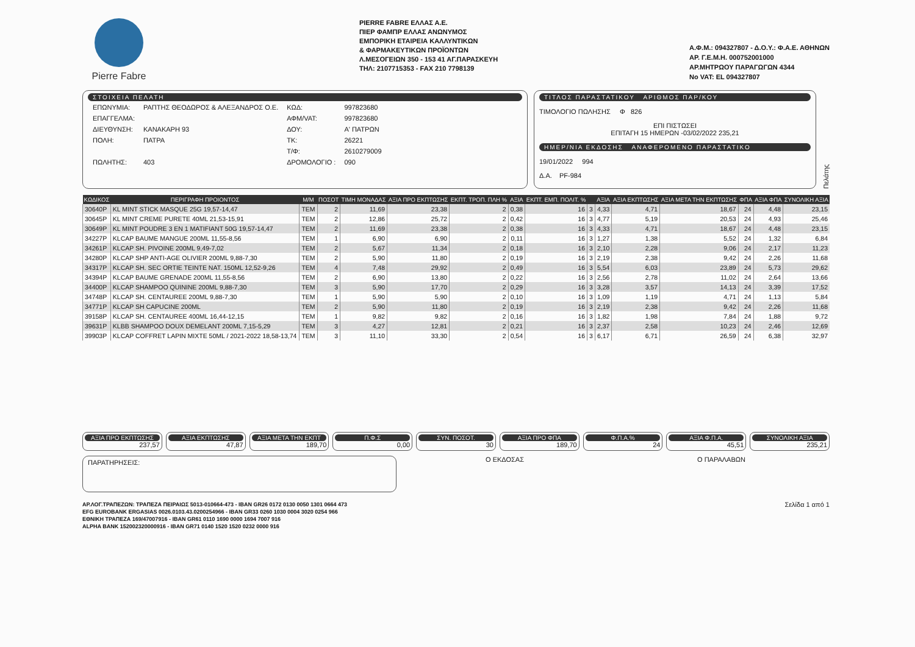Pierre Fabre
PIERRE FABRE ΕΛΛΑΣ Α.Ε.
ΠΙΕΡ ΦΑΜΠΡ ΕΛΛΑΣ ΑΝΩΝΥΜΟΣ
ΕΜΠΟΡΙΚΗ ΕΤΑΙΡΕΙΑ ΚΑΛΛΥΝΤΙΚΩΝ
& ΦΑΡΜΑΚΕΥΤΙΚΩΝ ΠΡΟΪΟΝΤΩΝ
Λ.ΜΕΣΟΓΕΙΩΝ 350 - 153 41 ΑΓ.ΠΑΡΑΣΚΕΥΗ
ΤΗΛ: 2107715353 - FAX 210 7798139
Α.Φ.Μ.: 094327807 - Δ.Ο.Υ.: Φ.Α.Ε. ΑΘΗΝΩΝ
ΑΡ. Γ.Ε.Μ.Η. 000752001000
ΑΡ.ΜΗΤΡΩΟΥ ΠΑΡΑΓΩΓΩΝ 4344
No VAT: EL 094327807
ΣΤΟΙΧΕΙΑ ΠΕΛΑΤΗ
| ΕΠΩΝΥΜΙΑ: | ΡΑΠΤΗΣ ΘΕΟΔΩΡΟΣ & ΑΛΕΞΑΝΔΡΟΣ Ο.Ε. | ΚΩΔ: | 997823680 |
| ΕΠΑΓΓΕΛΜΑ: | | ΑΦΜ/VAT: | 997823680 |
| ΔΙΕΥΘΥΝΣΗ: | ΚΑΝΑΚΑΡΗ 93 | ΔΟΥ: | Α' ΠΑΤΡΩΝ |
| ΠΟΛΗ: | ΠΑΤΡΑ | ΤΚ: | 26221 |
| | | Τ/Φ: | 2610279009 |
| ΠΩΛΗΤΗΣ: | 403 | ΔΡΟΜΟΛΟΓΙΟ : | 090 |
ΤΙΤΛΟΣ ΠΑΡΑΣΤΑΤΙΚΟΥ ΑΡΙΘΜΟΣ ΠΑΡ/ΚΟΥ
ΤΙΜΟΛΟΓΙΟ ΠΩΛΗΣΗΣ Φ 826
ΕΠΙ ΠΙΣΤΩΣΕΙ
ΕΠΙΤΑΓΗ 15 ΗΜΕΡΩΝ -03/02/2022 235,21
ΗΜΕΡ/ΝΙΑ ΕΚΔΟΣΗΣ ΑΝΑΦΕΡΟΜΕΝΟ ΠΑΡΑΣΤΑΤΙΚΟ
19/01/2022 994
Δ.Α. PF-984
Πελάτης
| ΚΩΔΙΚΟΣ | ΠΕΡΙΓΡΑΦΗ ΠΡΟΙΟΝΤΟΣ | Μ/Μ | ΠΟΣΟΤ | ΤΙΜΗ ΜΟΝΑΔΑΣ | ΑΞΙΑ ΠΡΟ ΕΚΠΤΩΣΗΣ | ΕΚΠΤ. ΤΡΟΠ. ΠΛΗ % | ΑΞΙΑ | ΕΚΠΤ. ΕΜΠ. ΠΟΛΙΤ. % | | ΑΞΙΑ | ΑΞΙΑ ΕΚΠΤΩΣΗΣ | ΑΞΙΑ ΜΕΤΑ ΤΗΝ ΕΚΠΤΩΣΗΣ | ΦΠΑ | ΑΞΙΑ ΦΠΑ | ΣΥΝΟΛΙΚΗ ΑΞΙΑ |
| --- | --- | --- | --- | --- | --- | --- | --- | --- | --- | --- | --- | --- | --- | --- | --- |
| 30640P | KL MINT STICK MASQUE 25G 19,57-14,47 | TEM | 2 | 11,69 | 23,38 | 2 | 0,38 | 16 | 3 | 4,33 | 4,71 | 18,67 | 24 | 4,48 | 23,15 |
| 30645P | KL MINT CREME PURETE 40ML 21,53-15,91 | TEM | 2 | 12,86 | 25,72 | 2 | 0,42 | 16 | 3 | 4,77 | 5,19 | 20,53 | 24 | 4,93 | 25,46 |
| 30649P | KL MINT POUDRE 3 EN 1 MATIFIANT 50G 19,57-14,47 | TEM | 2 | 11,69 | 23,38 | 2 | 0,38 | 16 | 3 | 4,33 | 4,71 | 18,67 | 24 | 4,48 | 23,15 |
| 34227P | KLCAP BAUME MANGUE 200ML 11,55-8,56 | TEM | 1 | 6,90 | 6,90 | 2 | 0,11 | 16 | 3 | 1,27 | 1,38 | 5,52 | 24 | 1,32 | 6,84 |
| 34261P | KLCAP SH. PIVOINE 200ML 9,49-7,02 | TEM | 2 | 5,67 | 11,34 | 2 | 0,18 | 16 | 3 | 2,10 | 2,28 | 9,06 | 24 | 2,17 | 11,23 |
| 34280P | KLCAP SHP ANTI-AGE OLIVIER 200ML 9,88-7,30 | TEM | 2 | 5,90 | 11,80 | 2 | 0,19 | 16 | 3 | 2,19 | 2,38 | 9,42 | 24 | 2,26 | 11,68 |
| 34317P | KLCAP SH. SEC ORTIE TEINTE NAT. 150ML 12,52-9,26 | TEM | 4 | 7,48 | 29,92 | 2 | 0,49 | 16 | 3 | 5,54 | 6,03 | 23,89 | 24 | 5,73 | 29,62 |
| 34394P | KLCAP BAUME GRENADE 200ML 11,55-8,56 | TEM | 2 | 6,90 | 13,80 | 2 | 0,22 | 16 | 3 | 2,56 | 2,78 | 11,02 | 24 | 2,64 | 13,66 |
| 34400P | KLCAP SHAMPOO QUININE 200ML 9,88-7,30 | TEM | 3 | 5,90 | 17,70 | 2 | 0,29 | 16 | 3 | 3,28 | 3,57 | 14,13 | 24 | 3,39 | 17,52 |
| 34748P | KLCAP SH. CENTAUREE 200ML 9,88-7,30 | TEM | 1 | 5,90 | 5,90 | 2 | 0,10 | 16 | 3 | 1,09 | 1,19 | 4,71 | 24 | 1,13 | 5,84 |
| 34771P | KLCAP SH CAPUCINE 200ML | TEM | 2 | 5,90 | 11,80 | 2 | 0,19 | 16 | 3 | 2,19 | 2,38 | 9,42 | 24 | 2,26 | 11,68 |
| 39158P | KLCAP SH. CENTAUREE 400ML 16,44-12,15 | TEM | 1 | 9,82 | 9,82 | 2 | 0,16 | 16 | 3 | 1,82 | 1,98 | 7,84 | 24 | 1,88 | 9,72 |
| 39631P | KLBB SHAMPOO DOUX DEMELANT 200ML 7,15-5,29 | TEM | 3 | 4,27 | 12,81 | 2 | 0,21 | 16 | 3 | 2,37 | 2,58 | 10,23 | 24 | 2,46 | 12,69 |
| 39903P | KLCAP COFFRET LAPIN MIXTE 50ML / 2021-2022 18,58-13,74 | TEM | 3 | 11,10 | 33,30 | 2 | 0,54 | 16 | 3 | 6,17 | 6,71 | 26,59 | 24 | 6,38 | 32,97 |
ΑΞΙΑ ΠΡΟ ΕΚΠΤΩΣΗΣ
237,57
ΑΞΙΑ ΕΚΠΤΩΣΗΣ
47,87
ΑΞΙΑ ΜΕΤΑ ΤΗΝ ΕΚΠΤ
189,70
Π.Φ.Σ
0,00
ΣΥΝ. ΠΟΣΟΤ.
30
ΑΞΙΑ ΠΡΟ ΦΠΑ
189,70
Φ.Π.Α.%
24
ΑΞΙΑ Φ.Π.Α.
45,51
ΣΥΝΟΛΙΚΗ ΑΞΙΑ
235,21
ΠΑΡΑΤΗΡΗΣΕΙΣ:
Ο ΕΚΔΟΣΑΣ Ο ΠΑΡΑΛΑΒΩΝ
ΑΡ.ΛΟΓ.ΤΡΑΠΕΖΩΝ: ΤΡΑΠΕΖΑ ΠΕΙΡΑΙΩΣ 5013-010664-473 - IBAN GR26 0172 0130 0050 1301 0664 473
EFG EUROBANK ERGASIAS 0026.0103.43.0200254966 - IBAN GR33 0260 1030 0004 3020 0254 966
ΕΘΝΙΚΗ ΤΡΑΠΕΖΑ 169/47007916 - IBAN GR61 0110 1690 0000 1694 7007 916
ALPHA BANK 152002320000916 - IBAN GR71 0140 1520 1520 0232 0000 916
Σελίδα 1 από 1